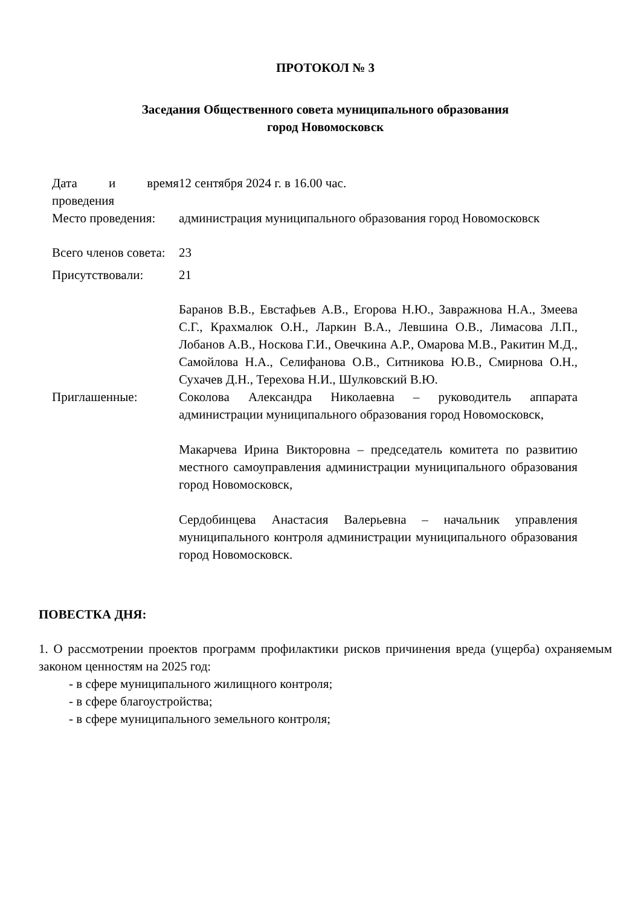ПРОТОКОЛ № 3
Заседания Общественного совета муниципального образования
город Новомосковск
| Дата и время проведения | 12 сентября 2024 г. в 16.00 час. |
| Место проведения: | администрация муниципального образования город Новомосковск |
| Всего членов совета: | 23 |
| Присутствовали: | 21 |
| | Баранов В.В., Евстафьев А.В., Егорова Н.Ю., Завражнова Н.А., Змеева С.Г., Крахмалюк О.Н., Ларкин В.А., Левшина О.В., Лимасова Л.П., Лобанов А.В., Носкова Г.И., Овечкина А.Р., Омарова М.В., Ракитин М.Д., Самойлова Н.А., Селифанова О.В., Ситникова Ю.В., Смирнова О.Н., Сухачев Д.Н., Терехова Н.И., Шулковский В.Ю. |
| Приглашенные: | Соколова Александра Николаевна – руководитель аппарата администрации муниципального образования город Новомосковск, Макарчева Ирина Викторовна – председатель комитета по развитию местного самоуправления администрации муниципального образования город Новомосковск, Сердобинцева Анастасия Валерьевна – начальник управления муниципального контроля администрации муниципального образования город Новомосковск. |
ПОВЕСТКА ДНЯ:
1. О рассмотрении проектов программ профилактики рисков причинения вреда (ущерба) охраняемым законом ценностям на 2025 год:
- в сфере муниципального жилищного контроля;
- в сфере благоустройства;
- в сфере муниципального земельного контроля;